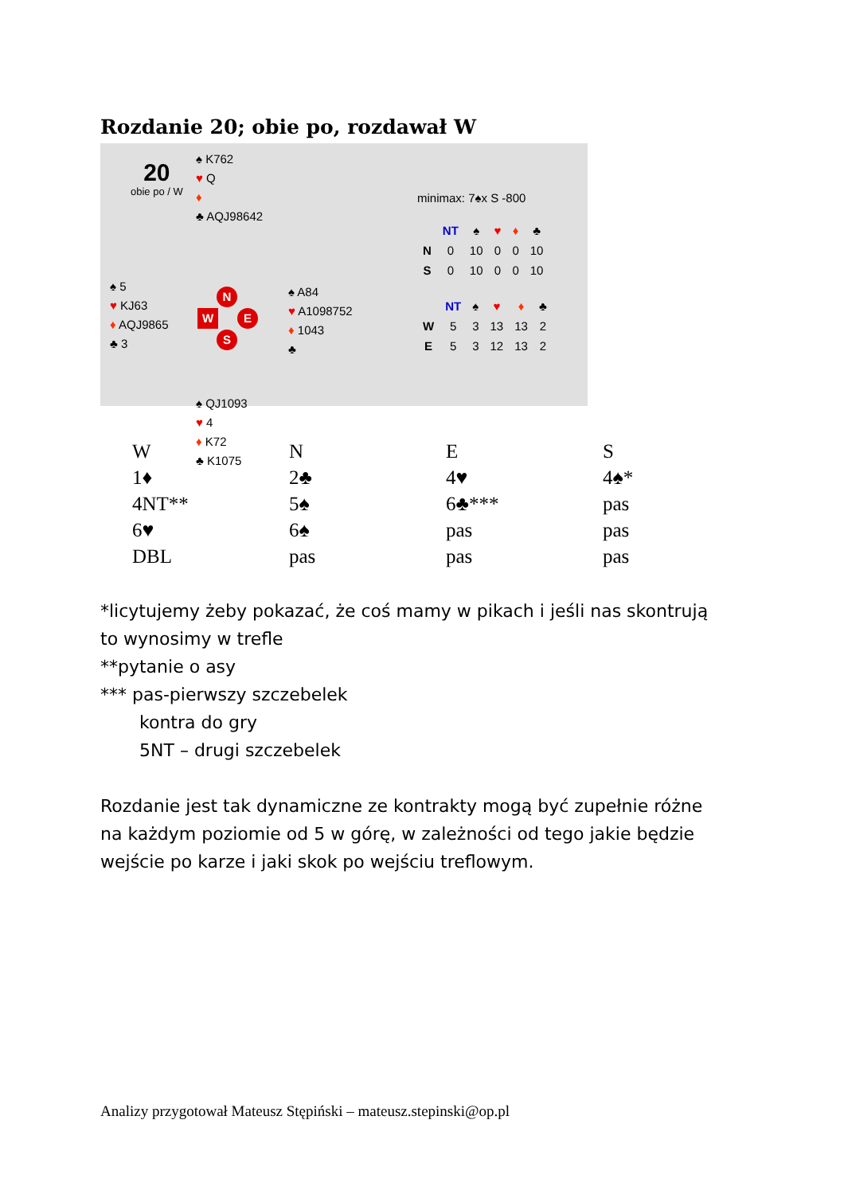Rozdanie 20; obie po, rozdawał W
20
obie po / W
♠ K762
♥ Q
♦
♣ AQJ98642
♠ 5
♥ KJ63
♦ AQJ9865
♣ 3
N
W E
S
♠ A84
♥ A1098752
♦ 1043
♣
♠ QJ1093
♥ 4
♦ K72
♣ K1075
minimax: 7♠x S -800
| | NT | ♠ | ♥ | ♦ | ♣ |
| --- | --- | --- | --- | --- | --- |
| N | 0 | 10 | 0 | 0 | 10 |
| S | 0 | 10 | 0 | 0 | 10 |
| | NT | ♠ | ♥ | ♦ | ♣ |
| --- | --- | --- | --- | --- | --- |
| W | 5 | 3 | 13 | 13 | 2 |
| E | 5 | 3 | 12 | 13 | 2 |
| W | N | E | S |
| 1♦ | 2♣ | 4♥ | 4♠* |
| 4NT** | 5♠ | 6♣*** | pas |
| 6♥ | 6♠ | pas | pas |
| DBL | pas | pas | pas |
*licytujemy żeby pokazać, że coś mamy w pikach i jeśli nas skontrują
to wynosimy w trefle
**pytanie o asy
*** pas-pierwszy szczebelek
kontra do gry
5NT – drugi szczebelek
Rozdanie jest tak dynamiczne ze kontrakty mogą być zupełnie różne
na każdym poziomie od 5 w górę, w zależności od tego jakie będzie
wejście po karze i jaki skok po wejściu treflowym.
Analizy przygotował Mateusz Stępiński – mateusz.stepinski@op.pl